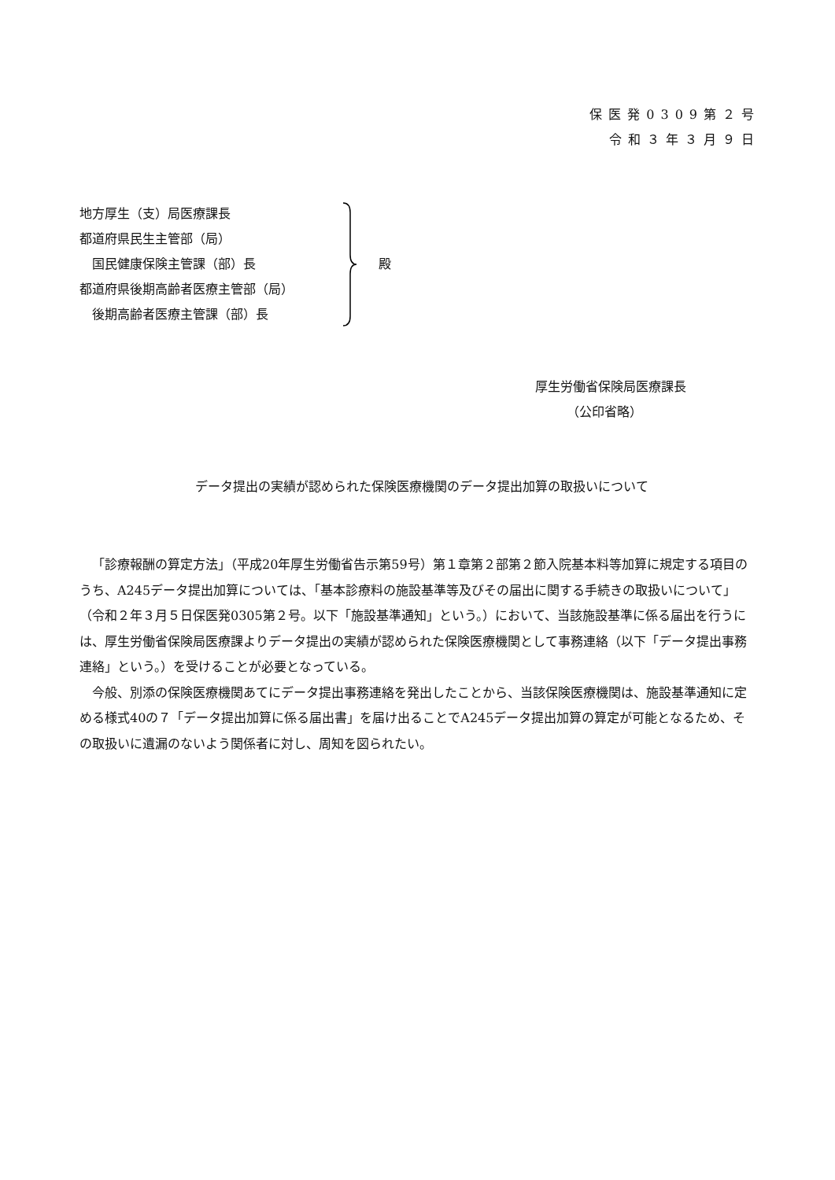保医発0309第２号
令和３年３月９日
地方厚生（支）局医療課長
都道府県民生主管部（局）
　国民健康保険主管課（部）長
都道府県後期高齢者医療主管部（局）
　後期高齢者医療主管課（部）長
殿
厚生労働省保険局医療課長
　　　（公印省略）
データ提出の実績が認められた保険医療機関のデータ提出加算の取扱いについて
「診療報酬の算定方法」（平成20年厚生労働省告示第59号）第１章第２部第２節入院基本料等加算に規定する項目のうち、A245データ提出加算については、「基本診療料の施設基準等及びその届出に関する手続きの取扱いについて」（令和２年３月５日保医発0305第２号。以下「施設基準通知」という。）において、当該施設基準に係る届出を行うには、厚生労働省保険局医療課よりデータ提出の実績が認められた保険医療機関として事務連絡（以下「データ提出事務連絡」という。）を受けることが必要となっている。
今般、別添の保険医療機関あてにデータ提出事務連絡を発出したことから、当該保険医療機関は、施設基準通知に定める様式40の７「データ提出加算に係る届出書」を届け出ることでA245データ提出加算の算定が可能となるため、その取扱いに遺漏のないよう関係者に対し、周知を図られたい。